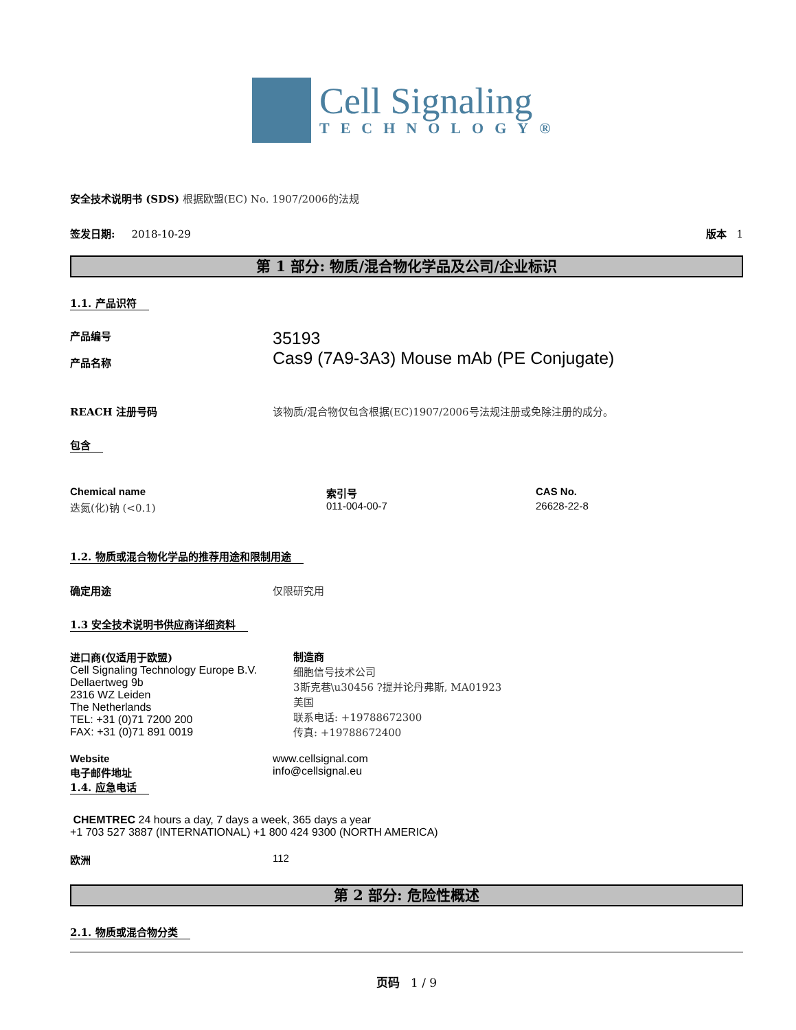Cell Signaling
TECHNOLOGY®
安全技术说明书 (SDS) 根据欧盟(EC) No. 1907/2006的法规
签发日期: 2018-10-29 版本 1
第 1 部分: 物质/混合物化学品及公司/企业标识
1.1. 产品识符
产品编号
产品名称
35193
Cas9 (7A9-3A3) Mouse mAb (PE Conjugate)
REACH 注册号码 该物质/混合物仅包含根据(EC)1907/2006号法规注册或免除注册的成分。
包含
| Chemical name | 索引号 | CAS No. |
| --- | --- | --- |
| 迭氮(化)钠 (<0.1) | 011-004-00-7 | 26628-22-8 |
1.2. 物质或混合物化学品的推荐用途和限制用途
确定用途 仅限研究用
1.3 安全技术说明书供应商详细资料
进口商(仅适用于欧盟)
Cell Signaling Technology Europe B.V.
Dellaertweg 9b
2316 WZ Leiden
The Netherlands
TEL: +31 (0)71 7200 200
FAX: +31 (0)71 891 0019
制造商
细胞信号技术公司
3斯克巷\u30456 ?提并论丹弗斯, MA01923
美国
联系电话: +19788672300
传真: +19788672400
Website
电子邮件地址
www.cellsignal.com
info@cellsignal.eu
1.4. 应急电话
CHEMTREC 24 hours a day, 7 days a week, 365 days a year
+1 703 527 3887 (INTERNATIONAL) +1 800 424 9300 (NORTH AMERICA)
欧洲 112
第 2 部分: 危险性概述
2.1. 物质或混合物分类
页码 1 / 9